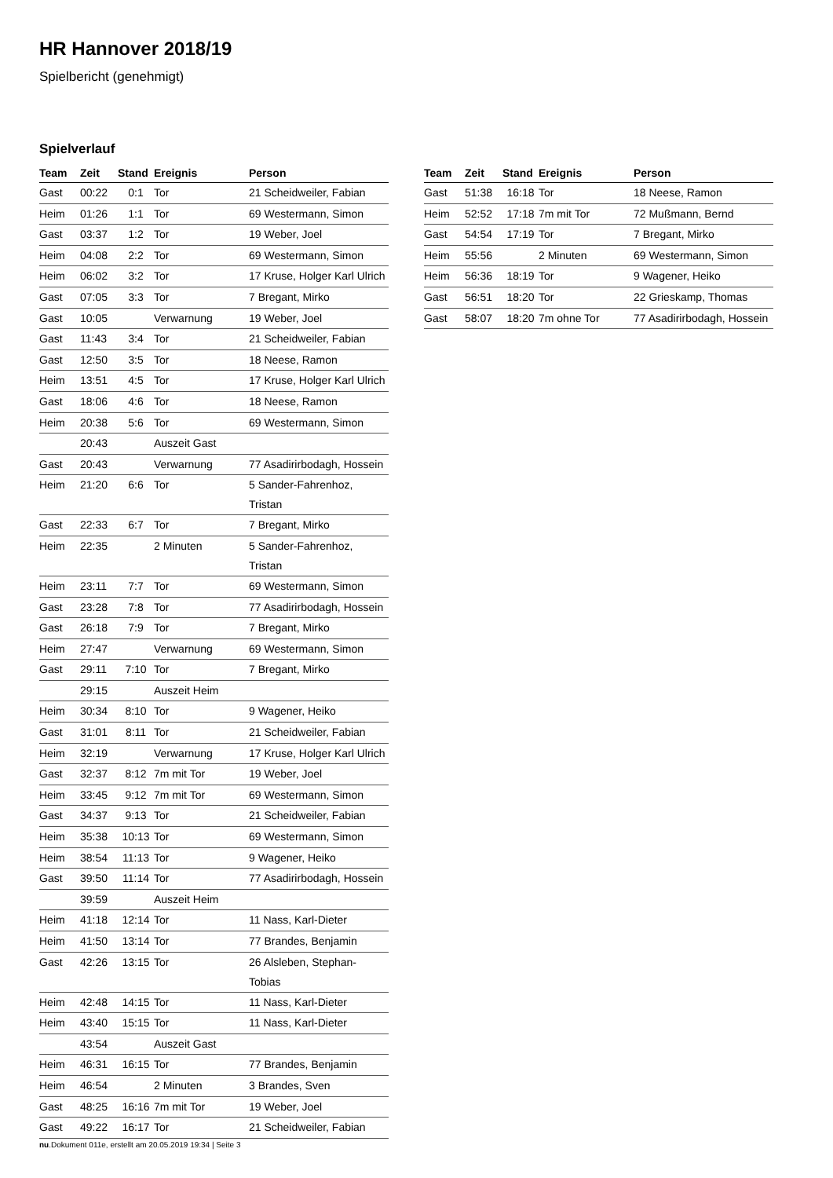HR Hannover 2018/19
Spielbericht (genehmigt)
Spielverlauf
| Team | Zeit | Stand | Ereignis | Person |
| --- | --- | --- | --- | --- |
| Gast | 00:22 | 0:1 | Tor | 21 Scheidweiler, Fabian |
| Heim | 01:26 | 1:1 | Tor | 69 Westermann, Simon |
| Gast | 03:37 | 1:2 | Tor | 19 Weber, Joel |
| Heim | 04:08 | 2:2 | Tor | 69 Westermann, Simon |
| Heim | 06:02 | 3:2 | Tor | 17 Kruse, Holger Karl Ulrich |
| Gast | 07:05 | 3:3 | Tor | 7 Bregant, Mirko |
| Gast | 10:05 | | Verwarnung | 19 Weber, Joel |
| Gast | 11:43 | 3:4 | Tor | 21 Scheidweiler, Fabian |
| Gast | 12:50 | 3:5 | Tor | 18 Neese, Ramon |
| Heim | 13:51 | 4:5 | Tor | 17 Kruse, Holger Karl Ulrich |
| Gast | 18:06 | 4:6 | Tor | 18 Neese, Ramon |
| Heim | 20:38 | 5:6 | Tor | 69 Westermann, Simon |
| | 20:43 | | Auszeit Gast | |
| Gast | 20:43 | | Verwarnung | 77 Asadirirbodagh, Hossein |
| Heim | 21:20 | 6:6 | Tor | 5 Sander-Fahrenhoz, Tristan |
| Gast | 22:33 | 6:7 | Tor | 7 Bregant, Mirko |
| Heim | 22:35 | | 2 Minuten | 5 Sander-Fahrenhoz, Tristan |
| Heim | 23:11 | 7:7 | Tor | 69 Westermann, Simon |
| Gast | 23:28 | 7:8 | Tor | 77 Asadirirbodagh, Hossein |
| Gast | 26:18 | 7:9 | Tor | 7 Bregant, Mirko |
| Heim | 27:47 | | Verwarnung | 69 Westermann, Simon |
| Gast | 29:11 | 7:10 | Tor | 7 Bregant, Mirko |
| | 29:15 | | Auszeit Heim | |
| Heim | 30:34 | 8:10 | Tor | 9 Wagener, Heiko |
| Gast | 31:01 | 8:11 | Tor | 21 Scheidweiler, Fabian |
| Heim | 32:19 | | Verwarnung | 17 Kruse, Holger Karl Ulrich |
| Gast | 32:37 | 8:12 | 7m mit Tor | 19 Weber, Joel |
| Heim | 33:45 | 9:12 | 7m mit Tor | 69 Westermann, Simon |
| Gast | 34:37 | 9:13 | Tor | 21 Scheidweiler, Fabian |
| Heim | 35:38 | 10:13 | Tor | 69 Westermann, Simon |
| Heim | 38:54 | 11:13 | Tor | 9 Wagener, Heiko |
| Gast | 39:50 | 11:14 | Tor | 77 Asadirirbodagh, Hossein |
| | 39:59 | | Auszeit Heim | |
| Heim | 41:18 | 12:14 | Tor | 11 Nass, Karl-Dieter |
| Heim | 41:50 | 13:14 | Tor | 77 Brandes, Benjamin |
| Gast | 42:26 | 13:15 | Tor | 26 Alsleben, Stephan- Tobias |
| Heim | 42:48 | 14:15 | Tor | 11 Nass, Karl-Dieter |
| Heim | 43:40 | 15:15 | Tor | 11 Nass, Karl-Dieter |
| | 43:54 | | Auszeit Gast | |
| Heim | 46:31 | 16:15 | Tor | 77 Brandes, Benjamin |
| Heim | 46:54 | | 2 Minuten | 3 Brandes, Sven |
| Gast | 48:25 | 16:16 | 7m mit Tor | 19 Weber, Joel |
| Gast | 49:22 | 16:17 | Tor | 21 Scheidweiler, Fabian |
| Team | Zeit | Stand | Ereignis | Person |
| --- | --- | --- | --- | --- |
| Gast | 51:38 | 16:18 | Tor | 18 Neese, Ramon |
| Heim | 52:52 | 17:18 | 7m mit Tor | 72 Mußmann, Bernd |
| Gast | 54:54 | 17:19 | Tor | 7 Bregant, Mirko |
| Heim | 55:56 | | 2 Minuten | 69 Westermann, Simon |
| Heim | 56:36 | 18:19 | Tor | 9 Wagener, Heiko |
| Gast | 56:51 | 18:20 | Tor | 22 Grieskamp, Thomas |
| Gast | 58:07 | 18:20 | 7m ohne Tor | 77 Asadirirbodagh, Hossein |
nu.Dokument 011e, erstellt am 20.05.2019 19:34 | Seite 3